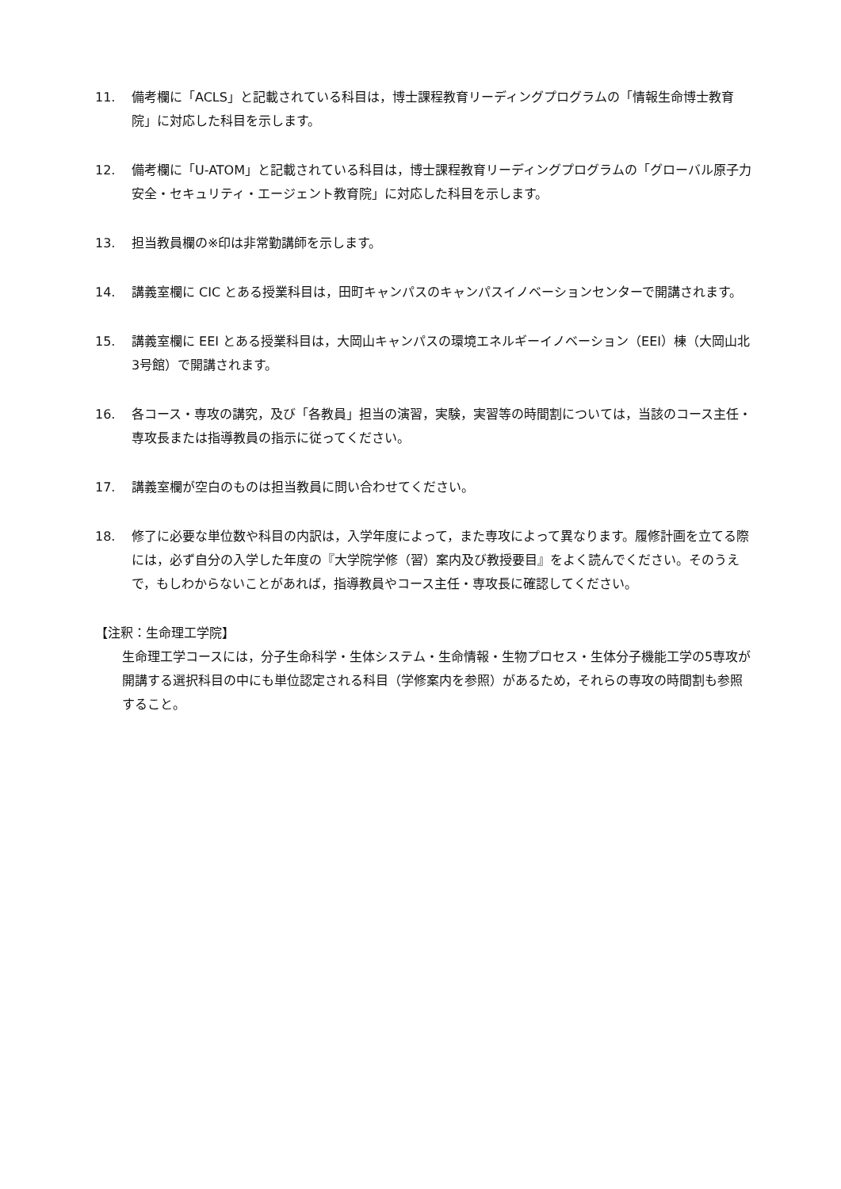11. 備考欄に「ACLS」と記載されている科目は，博士課程教育リーディングプログラムの「情報生命博士教育院」に対応した科目を示します。
12. 備考欄に「U-ATOM」と記載されている科目は，博士課程教育リーディングプログラムの「グローバル原子力安全・セキュリティ・エージェント教育院」に対応した科目を示します。
13. 担当教員欄の※印は非常勤講師を示します。
14. 講義室欄に CIC とある授業科目は，田町キャンパスのキャンパスイノベーションセンターで開講されます。
15. 講義室欄に EEI とある授業科目は，大岡山キャンパスの環境エネルギーイノベーション（EEI）棟（大岡山北3号館）で開講されます。
16. 各コース・専攻の講究，及び「各教員」担当の演習，実験，実習等の時間割については，当該のコース主任・専攻長または指導教員の指示に従ってください。
17. 講義室欄が空白のものは担当教員に問い合わせてください。
18. 修了に必要な単位数や科目の内訳は，入学年度によって，また専攻によって異なります。履修計画を立てる際には，必ず自分の入学した年度の『大学院学修（習）案内及び教授要目』をよく読んでください。そのうえで，もしわからないことがあれば，指導教員やコース主任・専攻長に確認してください。
【注釈：生命理工学院】
生命理工学コースには，分子生命科学・生体システム・生命情報・生物プロセス・生体分子機能工学の5専攻が開講する選択科目の中にも単位認定される科目（学修案内を参照）があるため，それらの専攻の時間割も参照すること。